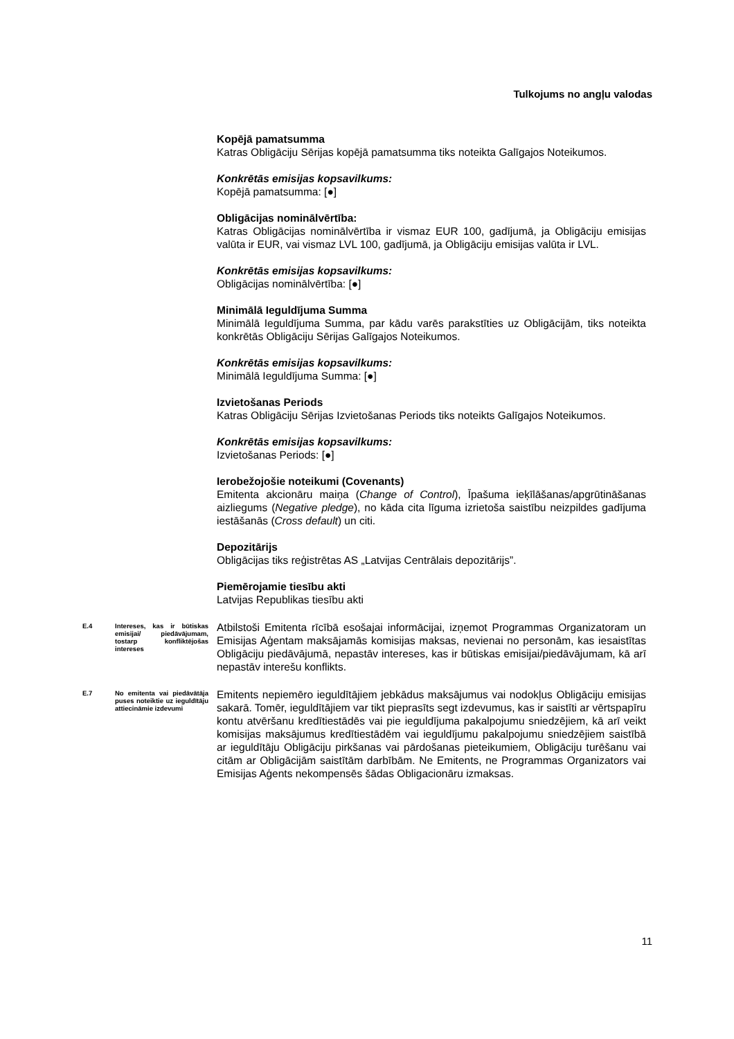Tulkojums no angļu valodas
| | | Kopējā pamatsumma Katras Obligāciju Sērijas kopējā pamatsumma tiks noteikta Galīgajos Noteikumos. Konkrētās emisijas kopsavilkums: Kopējā pamatsumma: [●] Obligācijas nominālvērtība: Katras Obligācijas nominālvērtība ir vismaz EUR 100, gadījumā, ja Obligāciju emisijas valūta ir EUR, vai vismaz LVL 100, gadījumā, ja Obligāciju emisijas valūta ir LVL. Konkrētās emisijas kopsavilkums: Obligācijas nominālvērtība: [●] Minimālā Ieguldījuma Summa Minimālā Ieguldījuma Summa, par kādu varēs parakstīties uz Obligācijām, tiks noteikta konkrētās Obligāciju Sērijas Galīgajos Noteikumos. Konkrētās emisijas kopsavilkums: Minimālā Ieguldījuma Summa: [●] Izvietošanas Periods Katras Obligāciju Sērijas Izvietošanas Periods tiks noteikts Galīgajos Noteikumos. Konkrētās emisijas kopsavilkums: Izvietošanas Periods: [●] Ierobežojošie noteikumi (Covenants) Emitenta akcionāru maiņa ( Change of Control ), Īpašuma ieķīlāšanas/apgrūtināšanas aizliegums ( Negative pledge ), no kāda cita līguma izrietoša saistību neizpildes gadījuma iestāšanās ( Cross default ) un citi. Depozitārijs Obligācijas tiks reģistrētas AS „Latvijas Centrālais depozitārijs”. Piemērojamie tiesību akti Latvijas Republikas tiesību akti |
| E.4 | Intereses, kas ir būtiskas emisijai/ piedāvājumam, tostarp konfliktējošas intereses | Atbilstoši Emitenta rīcībā esošajai informācijai, izņemot Programmas Organizatoram un Emisijas Aģentam maksājamās komisijas maksas, nevienai no personām, kas iesaistītas Obligāciju piedāvājumā, nepastāv intereses, kas ir būtiskas emisijai/piedāvājumam, kā arī nepastāv interešu konflikts. |
| E.7 | No emitenta vai piedāvātāja puses noteiktie uz ieguldītāju attiecināmie izdevumi | Emitents nepiemēro ieguldītājiem jebkādus maksājumus vai nodokļus Obligāciju emisijas sakarā. Tomēr, ieguldītājiem var tikt pieprasīts segt izdevumus, kas ir saistīti ar vērtspapīru kontu atvēršanu kredītiestādēs vai pie ieguldījuma pakalpojumu sniedzējiem, kā arī veikt komisijas maksājumus kredītiestādēm vai ieguldījumu pakalpojumu sniedzējiem saistībā ar ieguldītāju Obligāciju pirkšanas vai pārdošanas pieteikumiem, Obligāciju turēšanu vai citām ar Obligācijām saistītām darbībām. Ne Emitents, ne Programmas Organizators vai Emisijas Aģents nekompensēs šādas Obligacionāru izmaksas. |
11